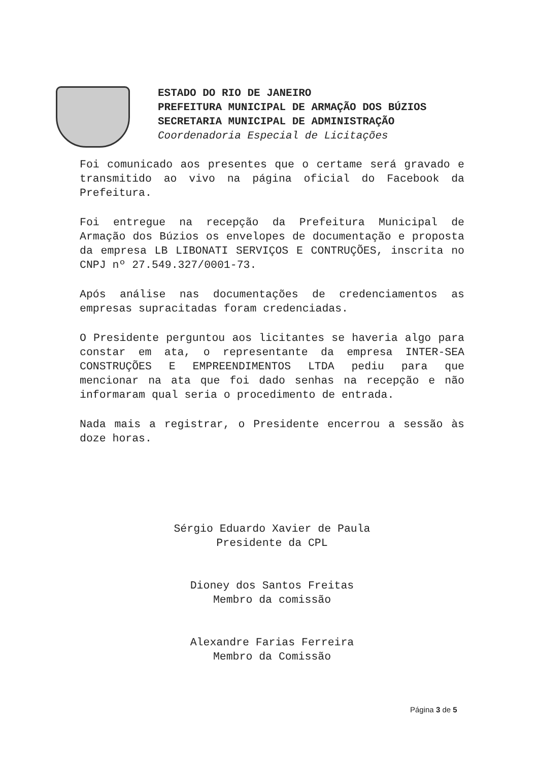ESTADO DO RIO DE JANEIRO
PREFEITURA MUNICIPAL DE ARMAÇÃO DOS BÚZIOS
SECRETARIA MUNICIPAL DE ADMINISTRAÇÃO
Coordenadoria Especial de Licitações
Foi comunicado aos presentes que o certame será gravado e transmitido ao vivo na página oficial do Facebook da Prefeitura.
Foi entregue na recepção da Prefeitura Municipal de Armação dos Búzios os envelopes de documentação e proposta da empresa LB LIBONATI SERVIÇOS E CONTRUÇÕES, inscrita no CNPJ nº 27.549.327/0001-73.
Após análise nas documentações de credenciamentos as empresas supracitadas foram credenciadas.
O Presidente perguntou aos licitantes se haveria algo para constar em ata, o representante da empresa INTER-SEA CONSTRUÇÕES E EMPREENDIMENTOS LTDA pediu para que mencionar na ata que foi dado senhas na recepção e não informaram qual seria o procedimento de entrada.
Nada mais a registrar, o Presidente encerrou a sessão às doze horas.
Sérgio Eduardo Xavier de Paula
Presidente da CPL
Dioney dos Santos Freitas
Membro da comissão
Alexandre Farias Ferreira
Membro da Comissão
Página 3 de 5